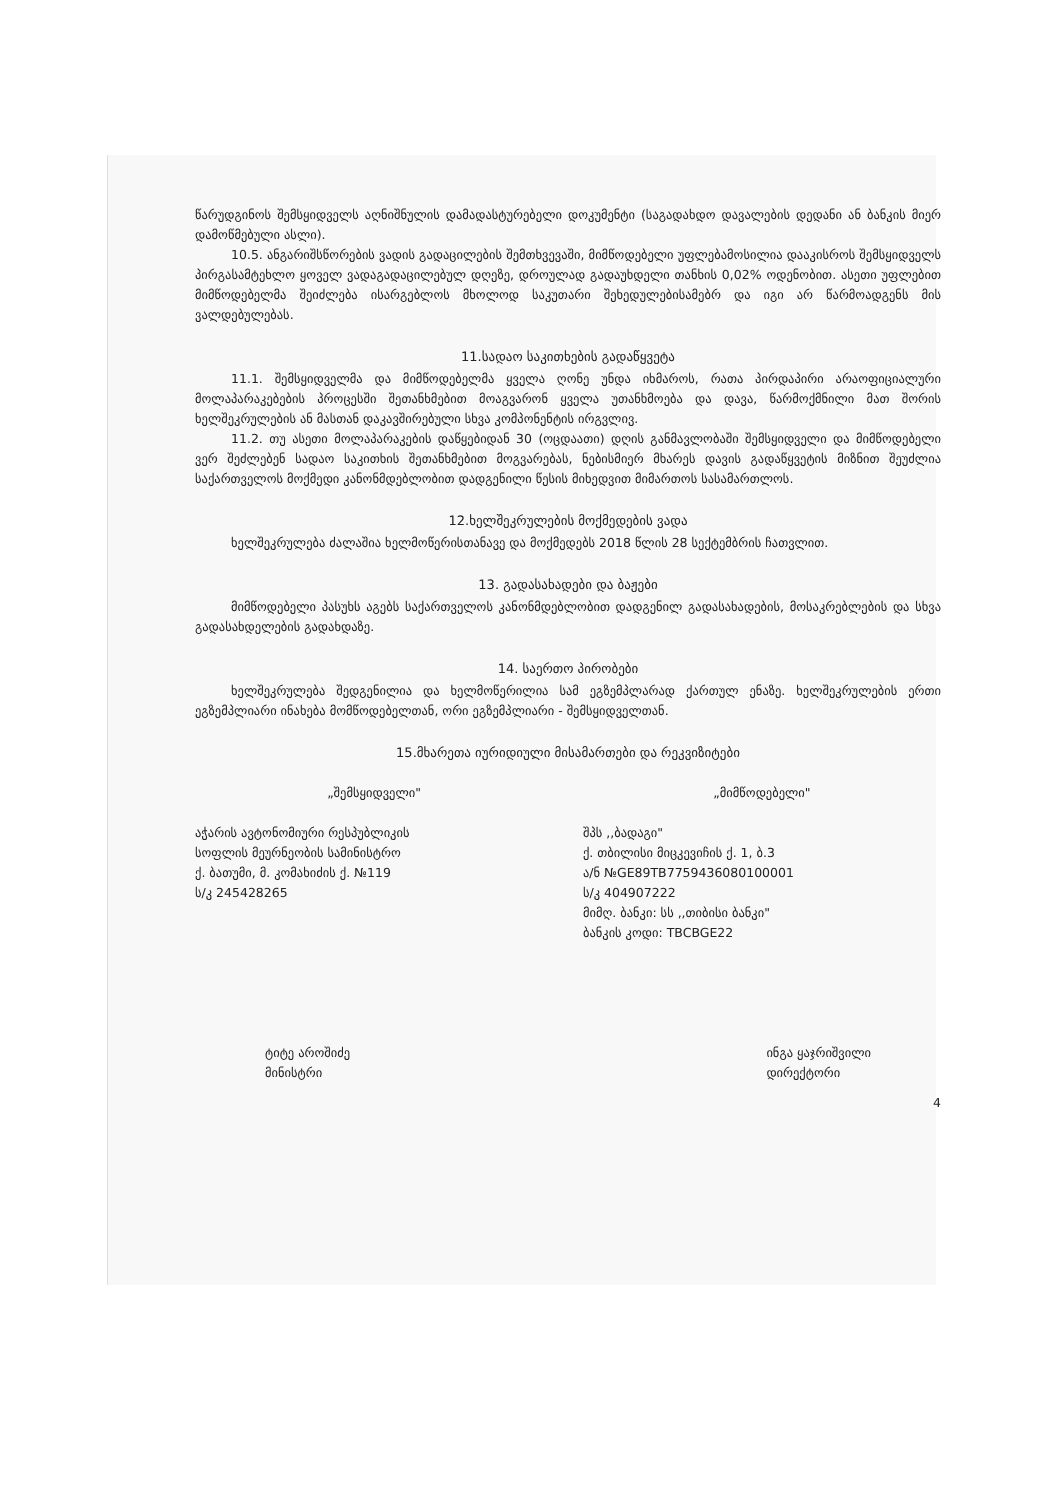წარუდგინოს შემსყიდველს აღნიშნულის დამადასტურებელი დოკუმენტი (საგადახდო დავალების დედანი ან ბანკის მიერ დამოწმებული ასლი).
10.5. ანგარიშსწორების ვადის გადაცილების შემთხვევაში, მიმწოდებელი უფლებამოსილია დააკისროს შემსყიდველს პირგასამტეხლო ყოველ ვადაგადაცილებულ დღეზე, დროულად გადაუხდელი თანხის 0,02% ოდენობით. ასეთი უფლებით მიმწოდებელმა შეიძლება ისარგებლოს მხოლოდ საკუთარი შეხედულებისამებრ და იგი არ წარმოადგენს მის ვალდებულებას.
11.სადაო საკითხების გადაწყვეტა
11.1. შემსყიდველმა და მიმწოდებელმა ყველა ღონე უნდა იხმაროს, რათა პირდაპირი არაოფიციალური მოლაპარაკებების პროცესში შეთანხმებით მოაგვარონ ყველა უთანხმოება და დავა, წარმოქმნილი მათ შორის ხელშეკრულების ან მასთან დაკავშირებული სხვა კომპონენტის ირგვლივ.
11.2. თუ ასეთი მოლაპარაკების დაწყებიდან 30 (ოცდაათი) დღის განმავლობაში შემსყიდველი და მიმწოდებელი ვერ შეძლებენ სადაო საკითხის შეთანხმებით მოგვარებას, ნებისმიერ მხარეს დავის გადაწყვეტის მიზნით შეუძლია საქართველოს მოქმედი კანონმდებლობით დადგენილი წესის მიხედვით მიმართოს სასამართლოს.
12.ხელშეკრულების მოქმედების ვადა
ხელშეკრულება ძალაშია ხელმოწერისთანავე და მოქმედებს 2018 წლის 28 სექტემბრის ჩათვლით.
13. გადასახადები და ბაჟები
მიმწოდებელი პასუხს აგებს საქართველოს კანონმდებლობით დადგენილ გადასახადების, მოსაკრებლების და სხვა გადასახდელების გადახდაზე.
14. საერთო პირობები
ხელშეკრულება შედგენილია და ხელმოწერილია სამ ეგზემპლარად ქართულ ენაზე. ხელშეკრულების ერთი ეგზემპლიარი ინახება მომწოდებელთან, ორი ეგზემპლიარი - შემსყიდველთან.
15.მხარეთა იურიდიული მისამართები და რეკვიზიტები
„შემსყიდველი"
აჭარის ავტონომიური რესპუბლიკის
სოფლის მეურნეობის სამინისტრო
ქ. ბათუმი, მ. კომახიძის ქ. №119
ს/კ 245428265
„მიმწოდებელი"
შპს ,,ბადაგი"
ქ. თბილისი მიცკევიჩის ქ. 1, ბ.3
ა/ნ №GE89TB7759436080100001
ს/კ 404907222
მიმღ. ბანკი: სს ,,თიბისი ბანკი"
ბანკის კოდი: TBCBGE22
ტიტე აროშიძე
მინისტრი
ინგა ყაჯრიშვილი
დირექტორი
4